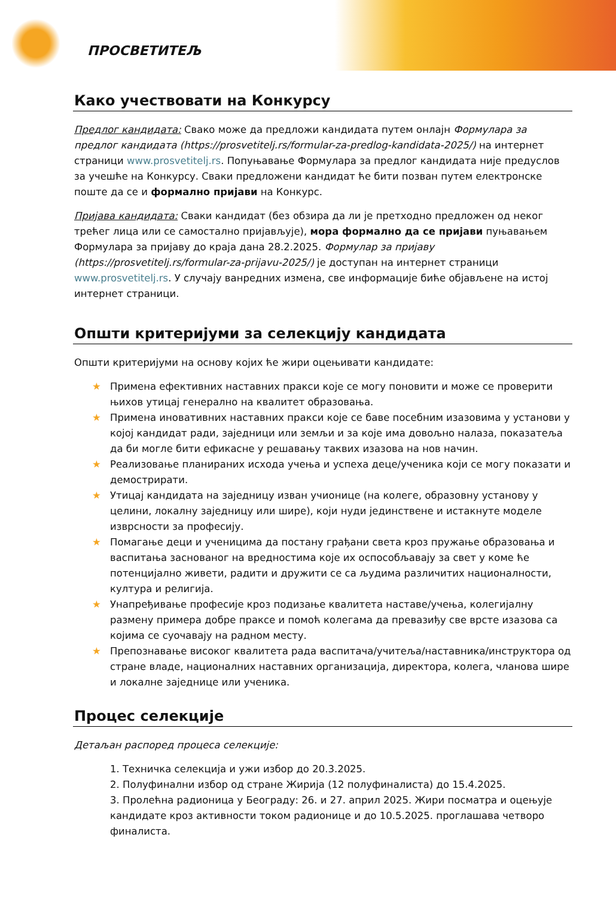ПРОСВЕТИТЕЉ
Како учествовати на Конкурсу
Предлог кандидата: Свако може да предложи кандидата путем онлајн Формулара за предлог кандидата (https://prosvetitelj.rs/formular-za-predlog-kandidata-2025/) на интернет страници www.prosvetitelj.rs. Попуњавање Формулара за предлог кандидата није предуслов за учешће на Конкурсу. Сваки предложени кандидат ће бити позван путем електронске поште да се и формално пријави на Конкурс.
Пријава кандидата: Сваки кандидат (без обзира да ли је претходно предложен од неког трећег лица или се самостално пријављује), мора формално да се пријави пуњавањем Формулара за пријаву до краја дана 28.2.2025. Формулар за пријаву (https://prosvetitelj.rs/formular-za-prijavu-2025/) је доступан на интернет страници www.prosvetitelj.rs. У случају ванредних измена, све информације биће објављене на истој интернет страници.
Општи критеријуми за селекцију кандидата
Општи критеријуми на основу којих ће жири оцењивати кандидате:
★ Примена ефективних наставних пракси које се могу поновити и може се проверити њихов утицај генерално на квалитет образовања.
★ Примена иновативних наставних пракси које се баве посебним изазовима у установи у којој кандидат ради, заједници или земљи и за које има довољно налаза, показатеља да би могле бити ефикасне у решавању таквих изазова на нов начин.
★ Реализовање планираних исхода учења и успеха деце/ученика који се могу показати и демострирати.
★ Утицај кандидата на заједницу изван учионице (на колеге, образовну установу у целини, локалну заједницу или шире), који нуди јединствене и истакнуте моделе изврсности за професију.
★ Помагање деци и ученицима да постану грађани света кроз пружање образовања и васпитања заснованог на вредностима које их оспособљавају за свет у коме ће потенцијално живети, радити и дружити се са људима различитих националности, култура и религија.
★ Унапређивање професије кроз подизање квалитета наставе/учења, колегијалну размену примера добре праксе и помоћ колегама да превазиђу све врсте изазова са којима се суочавају на радном месту.
★ Препознавање високог квалитета рада васпитача/учитеља/наставника/инструктора од стране владе, националних наставних организација, директора, колега, чланова шире и локалне заједнице или ученика.
Процес селекције
Детаљан распоред процеса селекције:
1. Техничка селекција и ужи избор до 20.3.2025.
2. Полуфинални избор од стране Жирија (12 полуфиналиста) до 15.4.2025.
3. Пролећна радионица у Београду: 26. и 27. април 2025. Жири посматра и оцењује кандидате кроз активности током радионице и до 10.5.2025. проглашава четворо финалиста.